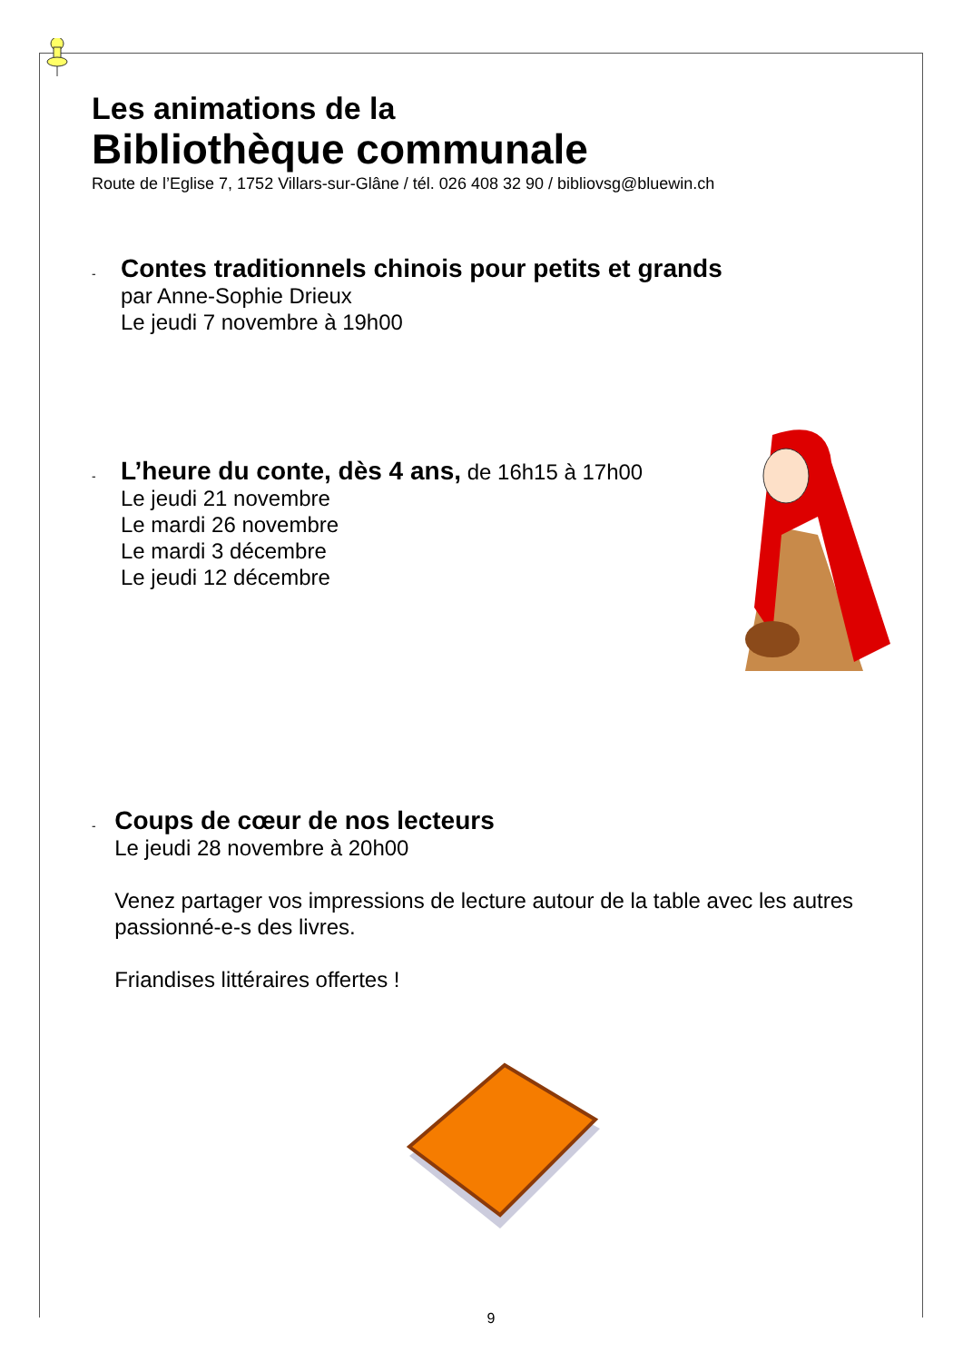Les animations de la
Bibliothèque communale
Route de l’Eglise 7, 1752 Villars-sur-Glâne / tél. 026 408 32 90 / bibliovsg@bluewin.ch
-
Contes traditionnels chinois pour petits et grands
par Anne-Sophie Drieux
Le jeudi 7 novembre à 19h00
-
L’heure du conte, dès 4 ans, de 16h15 à 17h00
Le jeudi 21 novembre
Le mardi 26 novembre
Le mardi 3 décembre
Le jeudi 12 décembre
-
Coups de cœur de nos lecteurs
Le jeudi 28 novembre à 20h00
Venez partager vos impressions de lecture autour de la table avec les autres passionné-e-s des livres.
Friandises littéraires offertes !
9